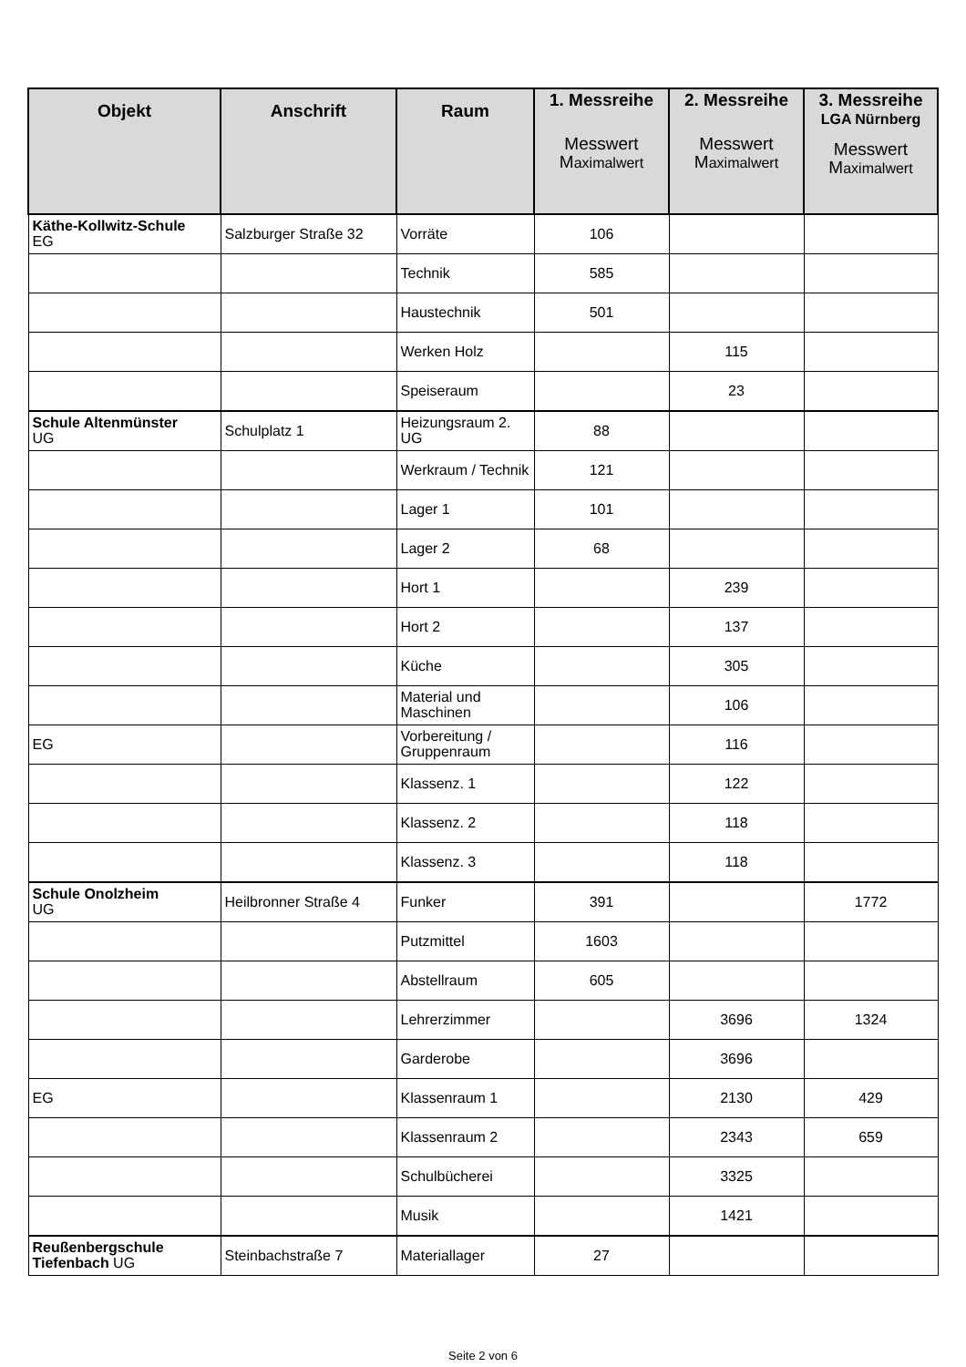| Objekt | Anschrift | Raum | 1. Messreihe Messwert M aximalwert | 2. Messreihe Messwert M aximalwert | 3. Messreihe LGA Nürnberg Messwert M aximalwert |
| --- | --- | --- | --- | --- | --- |
| Käthe-Kollwitz-Schule EG | Salzburger Straße 32 | Vorräte | 106 | | |
| | | Technik | 585 | | |
| | | Haustechnik | 501 | | |
| | | Werken Holz | | 115 | |
| | | Speiseraum | | 23 | |
| Schule Altenmünster UG | Schulplatz 1 | Heizungsraum 2. UG | 88 | | |
| | | Werkraum / Technik | 121 | | |
| | | Lager 1 | 101 | | |
| | | Lager 2 | 68 | | |
| | | Hort 1 | | 239 | |
| | | Hort 2 | | 137 | |
| | | Küche | | 305 | |
| | | Material und Maschinen | | 106 | |
| EG | | Vorbereitung / Gruppenraum | | 116 | |
| | | Klassenz. 1 | | 122 | |
| | | Klassenz. 2 | | 118 | |
| | | Klassenz. 3 | | 118 | |
| Schule Onolzheim UG | Heilbronner Straße 4 | Funker | 391 | | 1772 |
| | | Putzmittel | 1603 | | |
| | | Abstellraum | 605 | | |
| | | Lehrerzimmer | | 3696 | 1324 |
| | | Garderobe | | 3696 | |
| EG | | Klassenraum 1 | | 2130 | 429 |
| | | Klassenraum 2 | | 2343 | 659 |
| | | Schulbücherei | | 3325 | |
| | | Musik | | 1421 | |
| Reußenbergschule Tiefenbach UG | Steinbachstraße 7 | Materiallager | 27 | | |
Seite 2 von 6